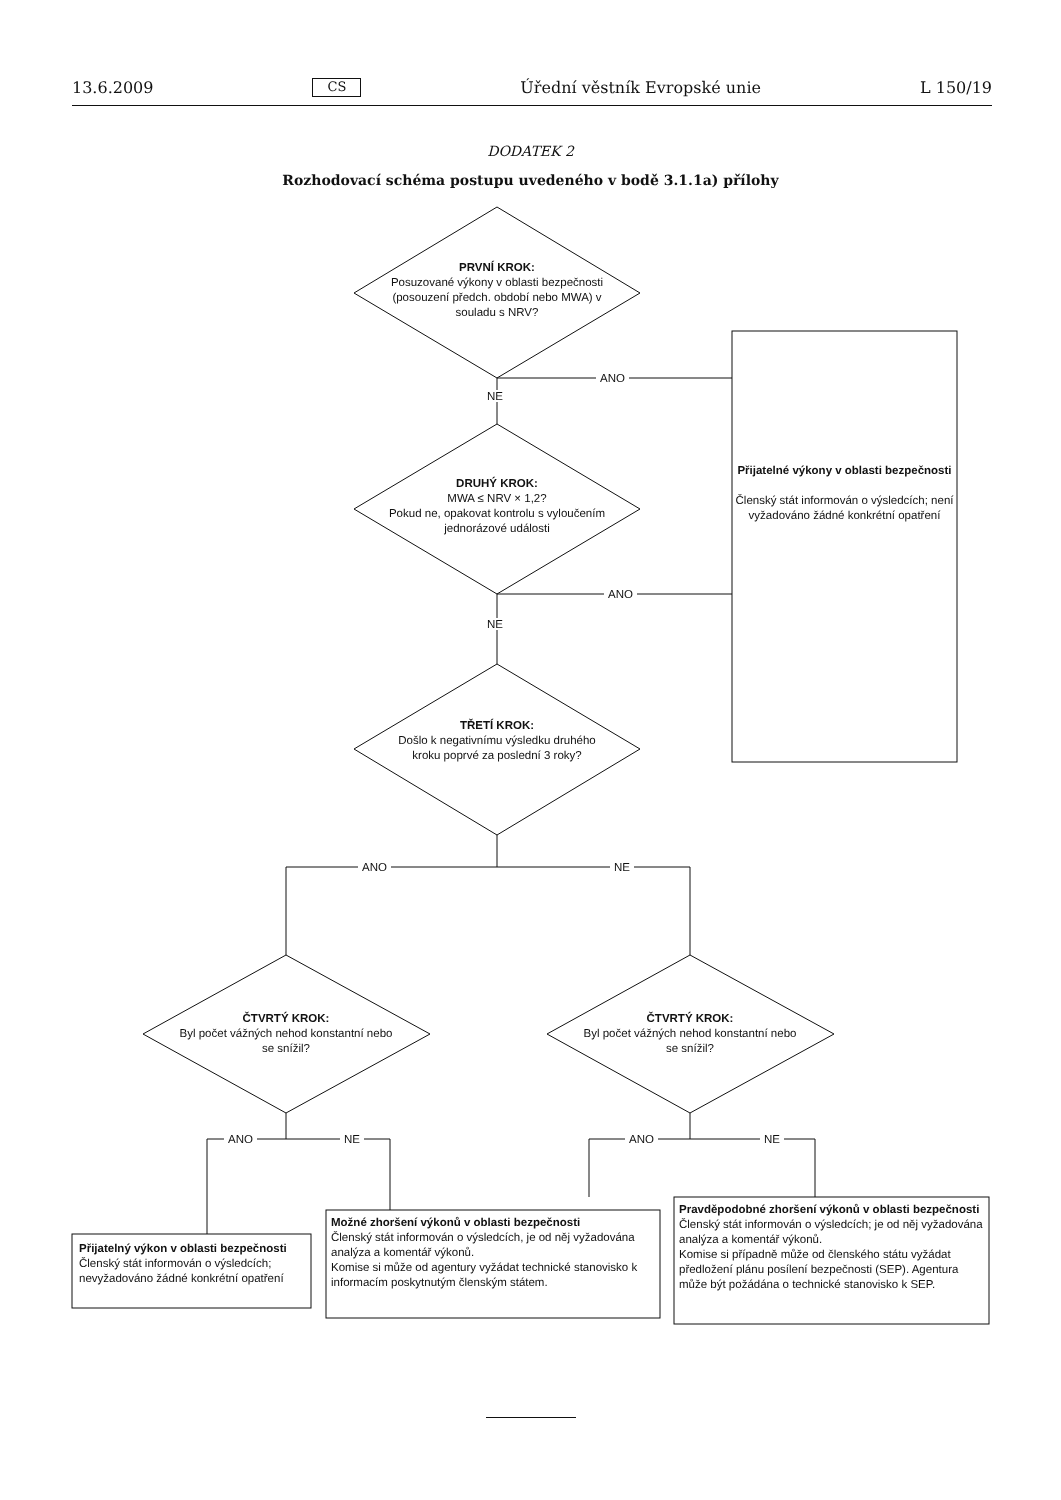13.6.2009 CS Úřední věstník Evropské unie L 150/19
DODATEK 2
Rozhodovací schéma postupu uvedeného v bodě 3.1.1a) přílohy
ANO
NE
ANO
NE
ANO NE
ANO NE ANO NE
PRVNÍ KROK:
Posuzované výkony v oblasti bezpečnosti (posouzení předch. období nebo MWA) v souladu s NRV?
DRUHÝ KROK:
MWA ≤ NRV × 1,2?
Pokud ne, opakovat kontrolu s vyloučením jednorázové události
TŘETÍ KROK:
Došlo k negativnímu výsledku druhého kroku poprvé za poslední 3 roky?
ČTVRTÝ KROK:
Byl počet vážných nehod konstantní nebo se snížil?
ČTVRTÝ KROK:
Byl počet vážných nehod konstantní nebo se snížil?
Přijatelné výkony v oblasti bezpečnosti
Členský stát informován o výsledcích; není vyžadováno žádné konkrétní opatření
Přijatelný výkon v oblasti bezpečnosti
Členský stát informován o výsledcích; nevyžadováno žádné konkrétní opatření
Možné zhoršení výkonů v oblasti bezpečnosti
Členský stát informován o výsledcích, je od něj vyžadována analýza a komentář výkonů.
Komise si může od agentury vyžádat technické stanovisko k informacím poskytnutým členským státem.
Pravděpodobné zhoršení výkonů v oblasti bezpečnosti
Členský stát informován o výsledcích; je od něj vyžadována analýza a komentář výkonů.
Komise si případně může od členského státu vyžádat předložení plánu posílení bezpečnosti (SEP). Agentura může být požádána o technické stanovisko k SEP.